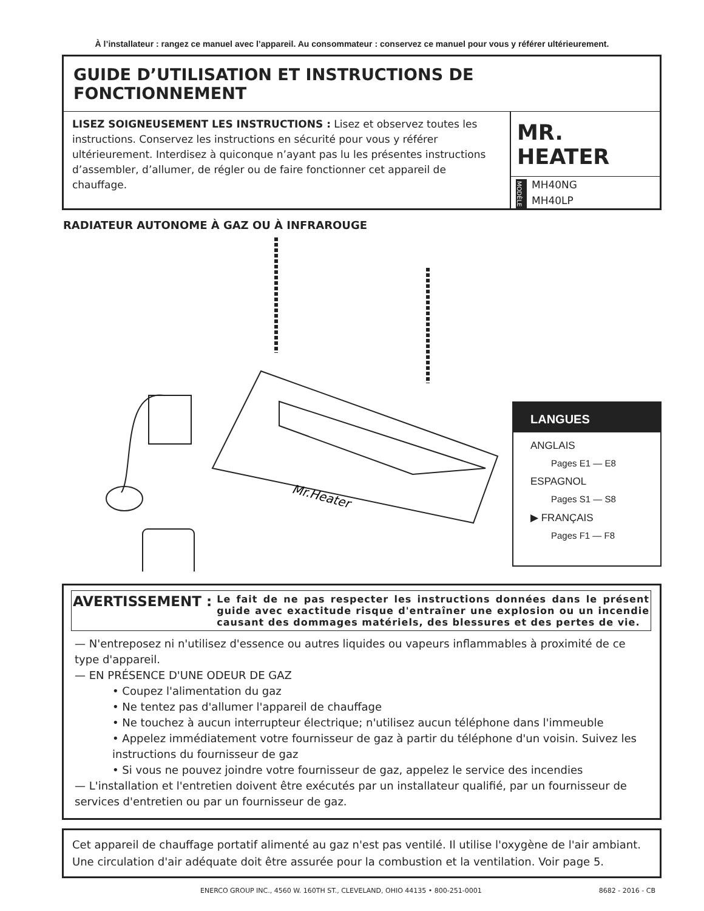À l’installateur : rangez ce manuel avec l’appareil. Au consommateur : conservez ce manuel pour vous y référer ultérieurement.
GUIDE D’UTILISATION ET INSTRUCTIONS DE FONCTIONNEMENT
LISEZ SOIGNEUSEMENT LES INSTRUCTIONS : Lisez et observez toutes les instructions. Conservez les instructions en sécurité pour vous y référer ultérieurement. Interdisez à quiconque n’ayant pas lu les présentes instructions d’assembler, d’allumer, de régler ou de faire fonctionner cet appareil de chauffage.
MR. HEATER
MODÈLE
MH40NG
MH40LP
RADIATEUR AUTONOME À GAZ OU À INFRAROUGE
Mr.Heater
LANGUES
ANGLAIS
Pages E1 — E8
ESPAGNOL
Pages S1 — S8
▶ FRANÇAIS
Pages F1 — F8
AVERTISSEMENT : Le fait de ne pas respecter les instructions données dans le présent guide avec exactitude risque d'entraîner une explosion ou un incendie causant des dommages matériels, des blessures et des pertes de vie.
— N'entreposez ni n'utilisez d'essence ou autres liquides ou vapeurs inflammables à proximité de ce type d'appareil.
— EN PRÉSENCE D'UNE ODEUR DE GAZ
• Coupez l'alimentation du gaz
• Ne tentez pas d'allumer l'appareil de chauffage
• Ne touchez à aucun interrupteur électrique; n'utilisez aucun téléphone dans l'immeuble
• Appelez immédiatement votre fournisseur de gaz à partir du téléphone d'un voisin. Suivez les instructions du fournisseur de gaz
• Si vous ne pouvez joindre votre fournisseur de gaz, appelez le service des incendies
— L'installation et l'entretien doivent être exécutés par un installateur qualifié, par un fournisseur de services d'entretien ou par un fournisseur de gaz.
Cet appareil de chauffage portatif alimenté au gaz n'est pas ventilé. Il utilise l'oxygène de l'air ambiant. Une circulation d'air adéquate doit être assurée pour la combustion et la ventilation. Voir page 5.
ENERCO GROUP INC., 4560 W. 160TH ST., CLEVELAND, OHIO 44135 • 800-251-0001 8682 - 2016 - CB